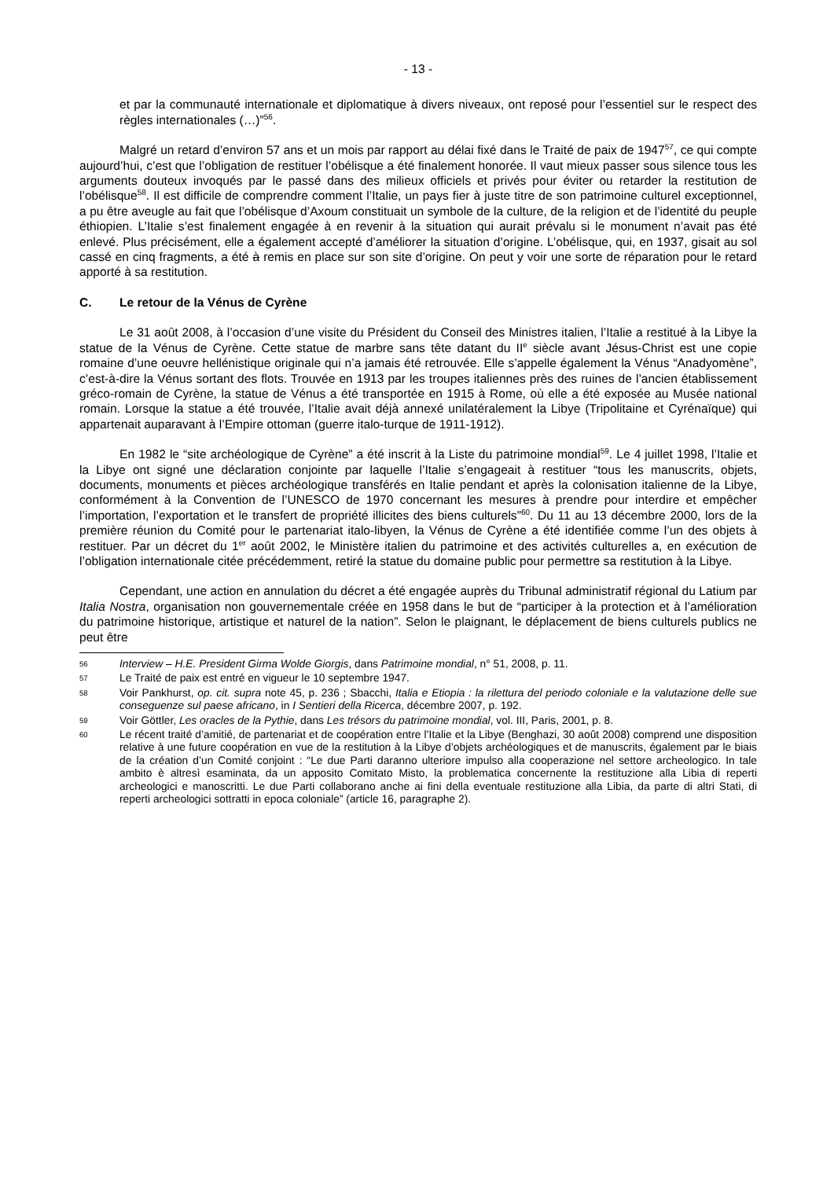- 13 -
et par la communauté internationale et diplomatique à divers niveaux, ont reposé pour l’essentiel sur le respect des règles internationales (…)”<sup>56</sup>.
Malgré un retard d’environ 57 ans et un mois par rapport au délai fixé dans le Traité de paix de 1947<sup>57</sup>, ce qui compte aujourd’hui, c’est que l’obligation de restituer l’obélisque a été finalement honorée. Il vaut mieux passer sous silence tous les arguments douteux invoqués par le passé dans des milieux officiels et privés pour éviter ou retarder la restitution de l’obélisque<sup>58</sup>. Il est difficile de comprendre comment l’Italie, un pays fier à juste titre de son patrimoine culturel exceptionnel, a pu être aveugle au fait que l’obélisque d’Axoum constituait un symbole de la culture, de la religion et de l’identité du peuple éthiopien. L’Italie s’est finalement engagée à en revenir à la situation qui aurait prévalu si le monument n’avait pas été enlevé. Plus précisément, elle a également accepté d’améliorer la situation d’origine. L’obélisque, qui, en 1937, gisait au sol cassé en cinq fragments, a été à remis en place sur son site d’origine. On peut y voir une sorte de réparation pour le retard apporté à sa restitution.
C. Le retour de la Vénus de Cyrène
Le 31 août 2008, à l’occasion d’une visite du Président du Conseil des Ministres italien, l’Italie a restitué à la Libye la statue de la Vénus de Cyrène. Cette statue de marbre sans tête datant du II<sup>e</sup> siècle avant Jésus-Christ est une copie romaine d’une oeuvre hellénistique originale qui n’a jamais été retrouvée. Elle s’appelle également la Vénus “Anadyomène”, c’est-à-dire la Vénus sortant des flots. Trouvée en 1913 par les troupes italiennes près des ruines de l’ancien établissement gréco-romain de Cyrène, la statue de Vénus a été transportée en 1915 à Rome, où elle a été exposée au Musée national romain. Lorsque la statue a été trouvée, l’Italie avait déjà annexé unilatéralement la Libye (Tripolitaine et Cyrénaïque) qui appartenait auparavant à l’Empire ottoman (guerre italo-turque de 1911-1912).
En 1982 le “site archéologique de Cyrène” a été inscrit à la Liste du patrimoine mondial<sup>59</sup>. Le 4 juillet 1998, l’Italie et la Libye ont signé une déclaration conjointe par laquelle l’Italie s’engageait à restituer “tous les manuscrits, objets, documents, monuments et pièces archéologique transférés en Italie pendant et après la colonisation italienne de la Libye, conformément à la Convention de l’UNESCO de 1970 concernant les mesures à prendre pour interdire et empêcher l’importation, l’exportation et le transfert de propriété illicites des biens culturels”<sup>60</sup>. Du 11 au 13 décembre 2000, lors de la première réunion du Comité pour le partenariat italo-libyen, la Vénus de Cyrène a été identifiée comme l’un des objets à restituer. Par un décret du 1<sup>er</sup> août 2002, le Ministère italien du patrimoine et des activités culturelles a, en exécution de l’obligation internationale citée précédemment, retiré la statue du domaine public pour permettre sa restitution à la Libye.
Cependant, une action en annulation du décret a été engagée auprès du Tribunal administratif régional du Latium par Italia Nostra, organisation non gouvernementale créée en 1958 dans le but de “participer à la protection et à l’amélioration du patrimoine historique, artistique et naturel de la nation”. Selon le plaignant, le déplacement de biens culturels publics ne peut être
56 Interview – H.E. President Girma Wolde Giorgis, dans Patrimoine mondial, n° 51, 2008, p. 11.
57 Le Traité de paix est entré en vigueur le 10 septembre 1947.
58 Voir Pankhurst, op. cit. supra note 45, p. 236 ; Sbacchi, Italia e Etiopia : la rilettura del periodo coloniale e la valutazione delle sue conseguenze sul paese africano, in I Sentieri della Ricerca, décembre 2007, p. 192.
59 Voir Göttler, Les oracles de la Pythie, dans Les trésors du patrimoine mondial, vol. III, Paris, 2001, p. 8.
60 Le récent traité d’amitié, de partenariat et de coopération entre l’Italie et la Libye (Benghazi, 30 août 2008) comprend une disposition relative à une future coopération en vue de la restitution à la Libye d’objets archéologiques et de manuscrits, également par le biais de la création d’un Comité conjoint : “Le due Parti daranno ulteriore impulso alla cooperazione nel settore archeologico. In tale ambito è altresì esaminata, da un apposito Comitato Misto, la problematica concernente la restituzione alla Libia di reperti archeologici e manoscritti. Le due Parti collaborano anche ai fini della eventuale restituzione alla Libia, da parte di altri Stati, di reperti archeologici sottratti in epoca coloniale” (article 16, paragraphe 2).